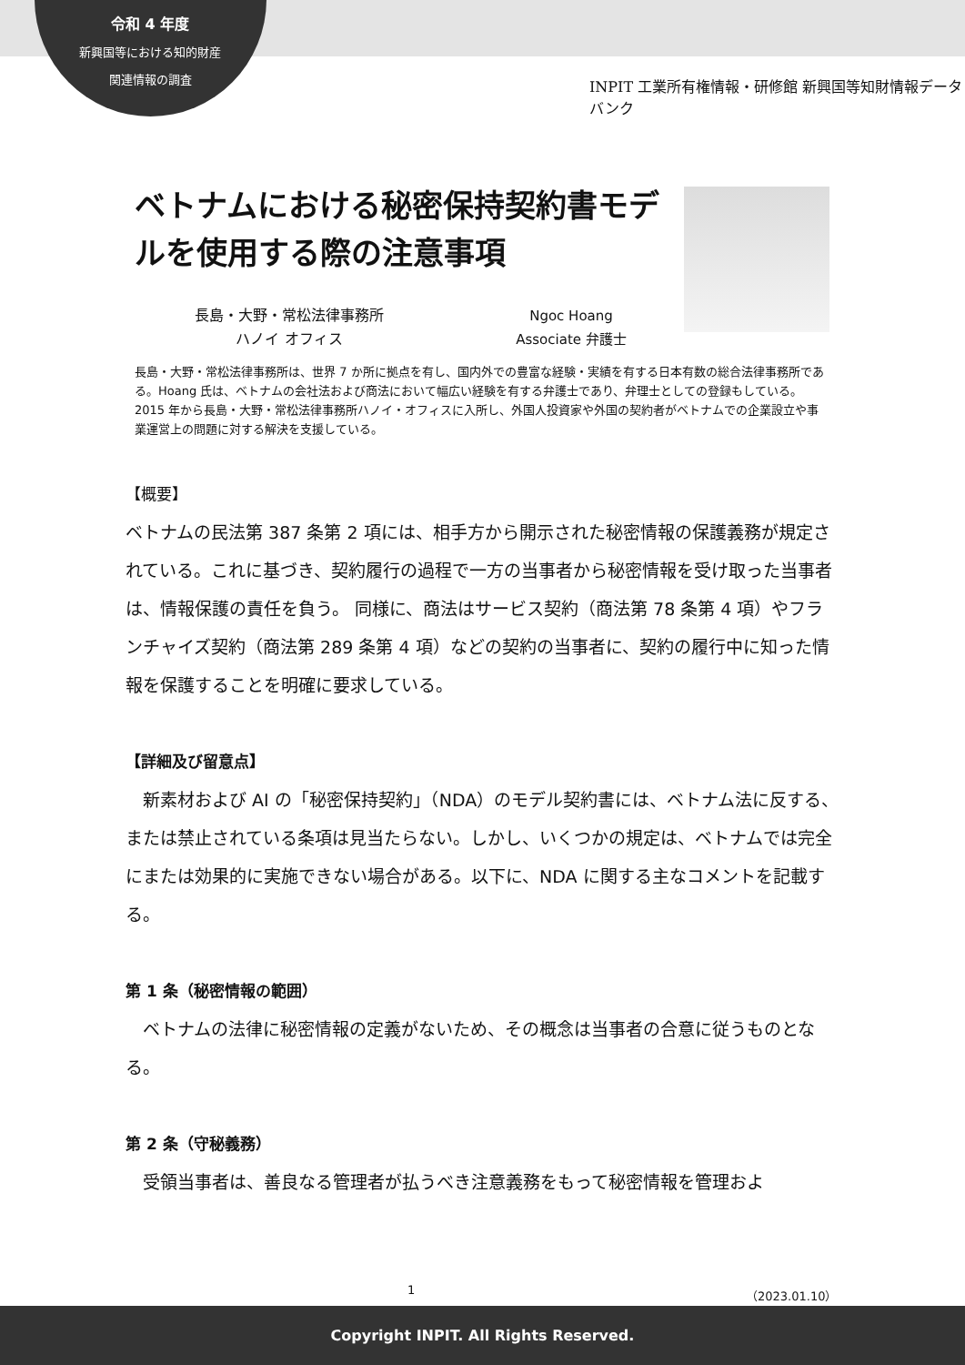令和 4 年度
新興国等における知的財産
関連情報の調査
INPIT 工業所有権情報・研修館 新興国等知財情報データバンク
ベトナムにおける秘密保持契約書モデルを使用する際の注意事項
長島・大野・常松法律事務所
ハノイ オフィス
Ngoc Hoang
Associate 弁護士
長島・大野・常松法律事務所は、世界 7 か所に拠点を有し、国内外での豊富な経験・実績を有する日本有数の総合法律事務所である。Hoang 氏は、ベトナムの会社法および商法において幅広い経験を有する弁護士であり、弁理士としての登録もしている。2015 年から長島・大野・常松法律事務所ハノイ・オフィスに入所し、外国人投資家や外国の契約者がベトナムでの企業設立や事業運営上の問題に対する解決を支援している。
【概要】
ベトナムの民法第 387 条第 2 項には、相手方から開示された秘密情報の保護義務が規定されている。これに基づき、契約履行の過程で一方の当事者から秘密情報を受け取った当事者は、情報保護の責任を負う。 同様に、商法はサービス契約（商法第 78 条第 4 項）やフランチャイズ契約（商法第 289 条第 4 項）などの契約の当事者に、契約の履行中に知った情報を保護することを明確に要求している。
【詳細及び留意点】
　新素材および AI の「秘密保持契約」（NDA）のモデル契約書には、ベトナム法に反する、または禁止されている条項は見当たらない。しかし、いくつかの規定は、ベトナムでは完全にまたは効果的に実施できない場合がある。以下に、NDA に関する主なコメントを記載する。
第 1 条（秘密情報の範囲）
　ベトナムの法律に秘密情報の定義がないため、その概念は当事者の合意に従うものとなる。
第 2 条（守秘義務）
　受領当事者は、善良なる管理者が払うべき注意義務をもって秘密情報を管理およ
1 （2023.01.10）
Copyright INPIT. All Rights Reserved.